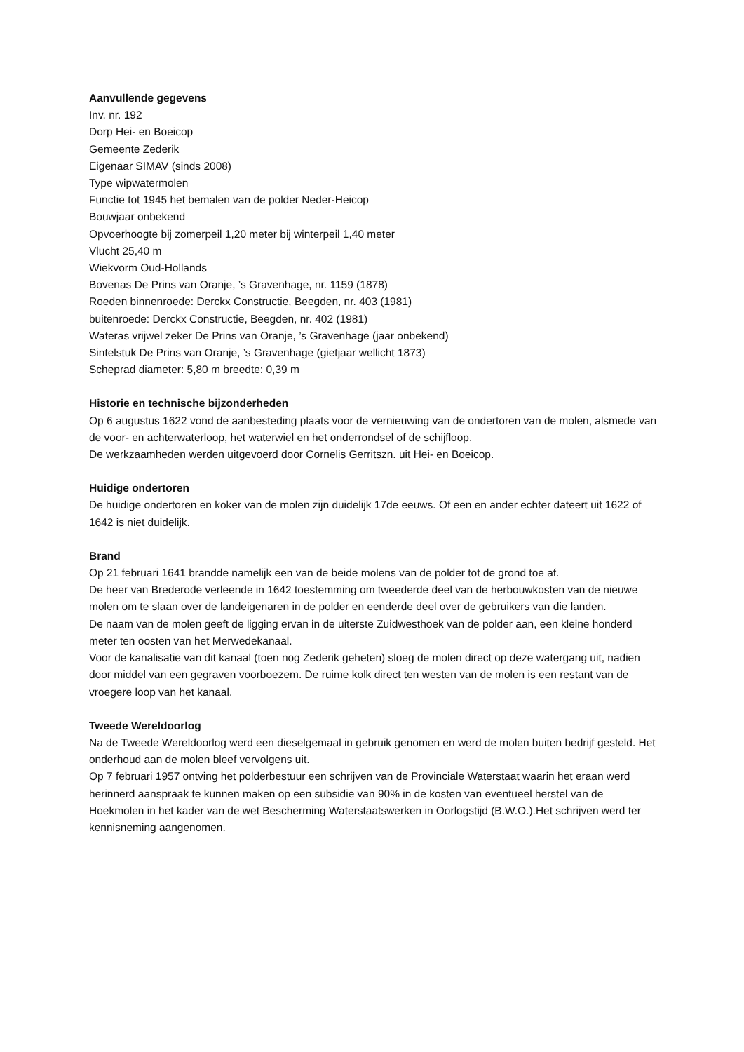Aanvullende gegevens
Inv. nr. 192
Dorp Hei- en Boeicop
Gemeente Zederik
Eigenaar SIMAV (sinds 2008)
Type wipwatermolen
Functie tot 1945 het bemalen van de polder Neder-Heicop
Bouwjaar onbekend
Opvoerhoogte bij zomerpeil 1,20 meter bij winterpeil 1,40 meter
Vlucht 25,40 m
Wiekvorm Oud-Hollands
Bovenas De Prins van Oranje, ’s Gravenhage, nr. 1159 (1878)
Roeden binnenroede: Derckx Constructie, Beegden, nr. 403 (1981)
buitenroede: Derckx Constructie, Beegden, nr. 402 (1981)
Wateras vrijwel zeker De Prins van Oranje, ’s Gravenhage (jaar onbekend)
Sintelstuk De Prins van Oranje, ’s Gravenhage (gietjaar wellicht 1873)
Scheprad diameter: 5,80 m breedte: 0,39 m
Historie en technische bijzonderheden
Op 6 augustus 1622 vond de aanbesteding plaats voor de vernieuwing van de ondertoren van de molen, alsmede van de voor- en achterwaterloop, het waterwiel en het onderrondsel of de schijfloop.
De werkzaamheden werden uitgevoerd door Cornelis Gerritszn. uit Hei- en Boeicop.
Huidige ondertoren
De huidige ondertoren en koker van de molen zijn duidelijk 17de eeuws. Of een en ander echter dateert uit 1622 of 1642 is niet duidelijk.
Brand
Op 21 februari 1641 brandde namelijk een van de beide molens van de polder tot de grond toe af.
De heer van Brederode verleende in 1642 toestemming om tweederde deel van de herbouwkosten van de nieuwe molen om te slaan over de landeigenaren in de polder en eenderde deel over de gebruikers van die landen.
De naam van de molen geeft de ligging ervan in de uiterste Zuidwesthoek van de polder aan, een kleine honderd meter ten oosten van het Merwedekanaal.
Voor de kanalisatie van dit kanaal (toen nog Zederik geheten) sloeg de molen direct op deze watergang uit, nadien door middel van een gegraven voorboezem. De ruime kolk direct ten westen van de molen is een restant van de vroegere loop van het kanaal.
Tweede Wereldoorlog
Na de Tweede Wereldoorlog werd een dieselgemaal in gebruik genomen en werd de molen buiten bedrijf gesteld. Het onderhoud aan de molen bleef vervolgens uit.
Op 7 februari 1957 ontving het polderbestuur een schrijven van de Provinciale Waterstaat waarin het eraan werd herinnerd aanspraak te kunnen maken op een subsidie van 90% in de kosten van eventueel herstel van de Hoekmolen in het kader van de wet Bescherming Waterstaatswerken in Oorlogstijd (B.W.O.).Het schrijven werd ter kennisneming aangenomen.